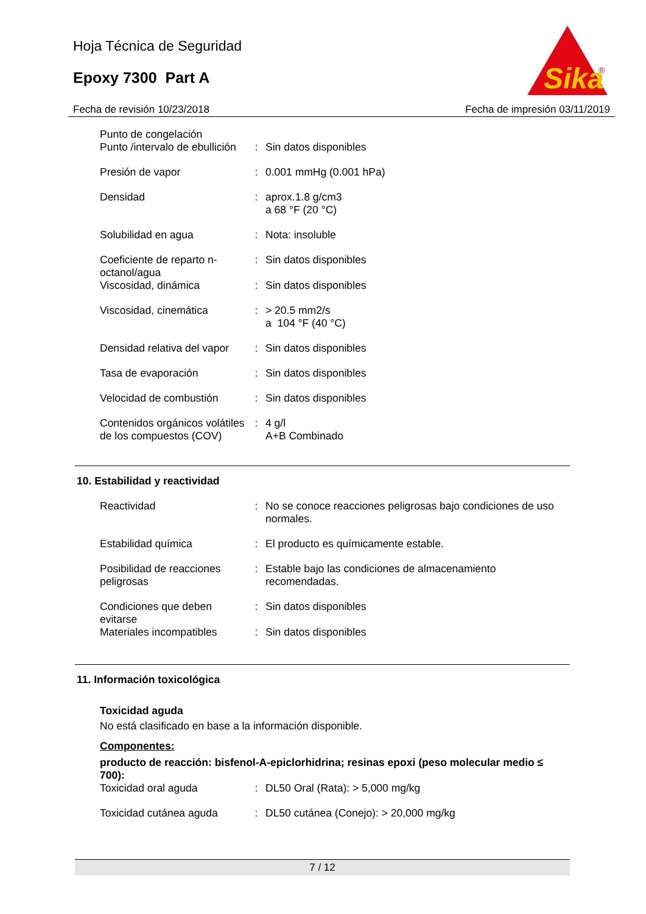Hoja Técnica de Seguridad
Epoxy 7300 Part A
Sika
®
Fecha de revisión 10/23/2018 Fecha de impresión 03/11/2019
| Punto de congelación Punto /intervalo de ebullición | : | Sin datos disponibles |
| Presión de vapor | : | 0.001 mmHg (0.001 hPa) |
| Densidad | : | aprox.1.8 g/cm3 a 68 °F (20 °C) |
| Solubilidad en agua | : | Nota: insoluble |
| Coeficiente de reparto n-octanol/agua | : | Sin datos disponibles |
| Viscosidad, dinámica | : | Sin datos disponibles |
| Viscosidad, cinemática | : | > 20.5 mm2/s a 104 °F (40 °C) |
| Densidad relativa del vapor | : | Sin datos disponibles |
| Tasa de evaporación | : | Sin datos disponibles |
| Velocidad de combustión | : | Sin datos disponibles |
| Contenidos orgánicos volátiles de los compuestos (COV) | : | 4 g/l A+B Combinado |
10. Estabilidad y reactividad
| Reactividad | : | No se conoce reacciones peligrosas bajo condiciones de uso normales. |
| Estabilidad química | : | El producto es químicamente estable. |
| Posibilidad de reacciones peligrosas | : | Estable bajo las condiciones de almacenamiento recomendadas. |
| Condiciones que deben evitarse | : | Sin datos disponibles |
| Materiales incompatibles | : | Sin datos disponibles |
11. Información toxicológica
Toxicidad aguda
No está clasificado en base a la información disponible.
Componentes:
producto de reacción: bisfenol-A-epiclorhidrina; resinas epoxi (peso molecular medio ≤ 700):
| Toxicidad oral aguda | : | DL50 Oral (Rata): > 5,000 mg/kg |
| Toxicidad cutánea aguda | : | DL50 cutánea (Conejo): > 20,000 mg/kg |
7 / 12